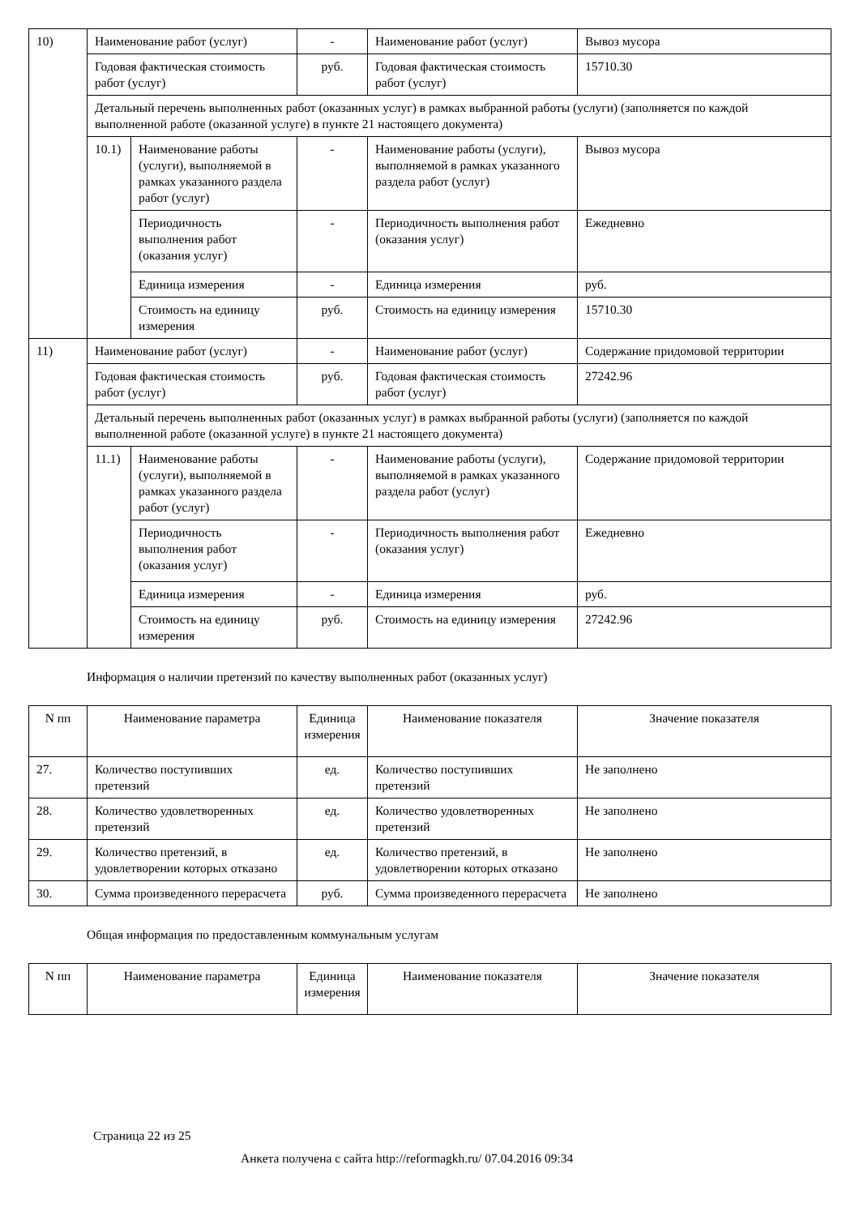| 10) | Наименование работ (услуг) | | - | Наименование работ (услуг) | Вывоз мусора |
| | Годовая фактическая стоимость работ (услуг) | | руб. | Годовая фактическая стоимость работ (услуг) | 15710.30 |
| | Детальный перечень выполненных работ (оказанных услуг) в рамках выбранной работы (услуги) (заполняется по каждой выполненной работе (оказанной услуге) в пункте 21 настоящего документа) | | | | |
| | 10.1) | Наименование работы (услуги), выполняемой в рамках указанного раздела работ (услуг) | - | Наименование работы (услуги), выполняемой в рамках указанного раздела работ (услуг) | Вывоз мусора |
| | | Периодичность выполнения работ (оказания услуг) | - | Периодичность выполнения работ (оказания услуг) | Ежедневно |
| | | Единица измерения | - | Единица измерения | руб. |
| | | Стоимость на единицу измерения | руб. | Стоимость на единицу измерения | 15710.30 |
| 11) | Наименование работ (услуг) | | - | Наименование работ (услуг) | Содержание придомовой территории |
| | Годовая фактическая стоимость работ (услуг) | | руб. | Годовая фактическая стоимость работ (услуг) | 27242.96 |
| | Детальный перечень выполненных работ (оказанных услуг) в рамках выбранной работы (услуги) (заполняется по каждой выполненной работе (оказанной услуге) в пункте 21 настоящего документа) | | | | |
| | 11.1) | Наименование работы (услуги), выполняемой в рамках указанного раздела работ (услуг) | - | Наименование работы (услуги), выполняемой в рамках указанного раздела работ (услуг) | Содержание придомовой территории |
| | | Периодичность выполнения работ (оказания услуг) | - | Периодичность выполнения работ (оказания услуг) | Ежедневно |
| | | Единица измерения | - | Единица измерения | руб. |
| | | Стоимость на единицу измерения | руб. | Стоимость на единицу измерения | 27242.96 |
Информация о наличии претензий по качеству выполненных работ (оказанных услуг)
| N пп | Наименование параметра | Единица измерения | Наименование показателя | Значение показателя |
| --- | --- | --- | --- | --- |
| 27. | Количество поступивших претензий | ед. | Количество поступивших претензий | Не заполнено |
| 28. | Количество удовлетворенных претензий | ед. | Количество удовлетворенных претензий | Не заполнено |
| 29. | Количество претензий, в удовлетворении которых отказано | ед. | Количество претензий, в удовлетворении которых отказано | Не заполнено |
| 30. | Сумма произведенного перерасчета | руб. | Сумма произведенного перерасчета | Не заполнено |
Общая информация по предоставленным коммунальным услугам
| N пп | Наименование параметра | Единица измерения | Наименование показателя | Значение показателя |
| --- | --- | --- | --- | --- |
Страница 22 из 25
Анкета получена с сайта http://reformagkh.ru/ 07.04.2016 09:34